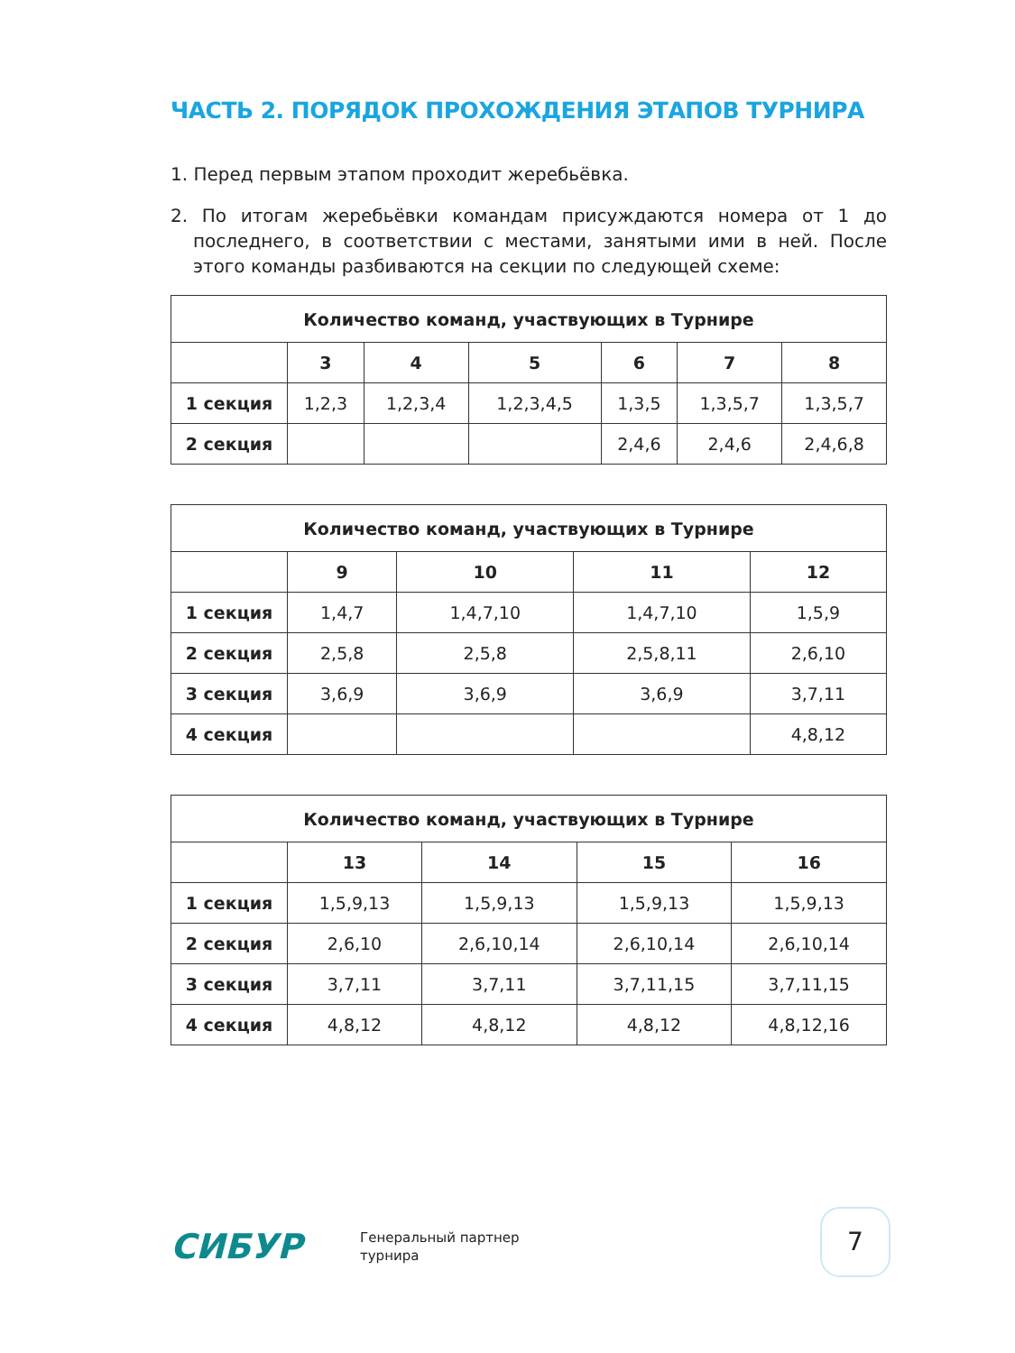ЧАСТЬ 2. ПОРЯДОК ПРОХОЖДЕНИЯ ЭТАПОВ ТУРНИРА
1. Перед первым этапом проходит жеребьёвка.
2. По итогам жеребьёвки командам присуждаются номера от 1 до последнего, в соответствии с местами, занятыми ими в ней. После этого команды разбиваются на секции по следующей схеме:
| Количество команд, участвующих в Турнире | | | | | | |
| --- | --- | --- | --- | --- | --- | --- |
| | 3 | 4 | 5 | 6 | 7 | 8 |
| 1 секция | 1,2,3 | 1,2,3,4 | 1,2,3,4,5 | 1,3,5 | 1,3,5,7 | 1,3,5,7 |
| 2 секция | | | | 2,4,6 | 2,4,6 | 2,4,6,8 |
| Количество команд, участвующих в Турнире | | | | |
| --- | --- | --- | --- | --- |
| | 9 | 10 | 11 | 12 |
| 1 секция | 1,4,7 | 1,4,7,10 | 1,4,7,10 | 1,5,9 |
| 2 секция | 2,5,8 | 2,5,8 | 2,5,8,11 | 2,6,10 |
| 3 секция | 3,6,9 | 3,6,9 | 3,6,9 | 3,7,11 |
| 4 секция | | | | 4,8,12 |
| Количество команд, участвующих в Турнире | | | | |
| --- | --- | --- | --- | --- |
| | 13 | 14 | 15 | 16 |
| 1 секция | 1,5,9,13 | 1,5,9,13 | 1,5,9,13 | 1,5,9,13 |
| 2 секция | 2,6,10 | 2,6,10,14 | 2,6,10,14 | 2,6,10,14 |
| 3 секция | 3,7,11 | 3,7,11 | 3,7,11,15 | 3,7,11,15 |
| 4 секция | 4,8,12 | 4,8,12 | 4,8,12 | 4,8,12,16 |
СИБУР
Генеральный партнер
турнира
7